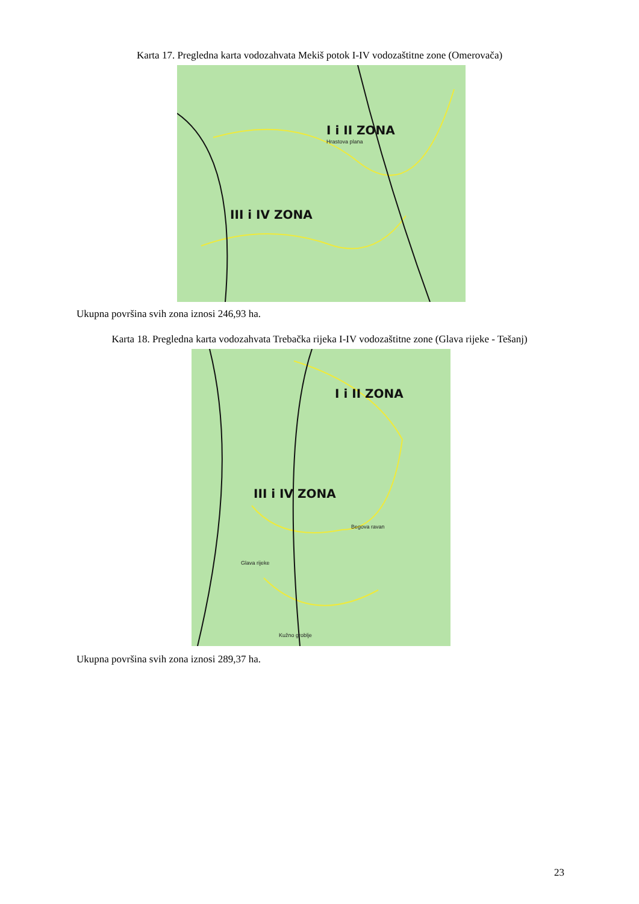Karta 17. Pregledna karta vodozahvata Mekiš potok I-IV vodozaštitne zone (Omerovača)
I i II ZONA
Hrastova plana
III i IV ZONA
Ukupna površina svih zona iznosi 246,93 ha.
Karta 18. Pregledna karta vodozahvata Trebačka rijeka I-IV vodozaštitne zone (Glava rijeke - Tešanj)
I i II ZONA
III i IV ZONA
Begova ravan
Glava rijeke
Kužno groblje
Ukupna površina svih zona iznosi 289,37 ha.
23